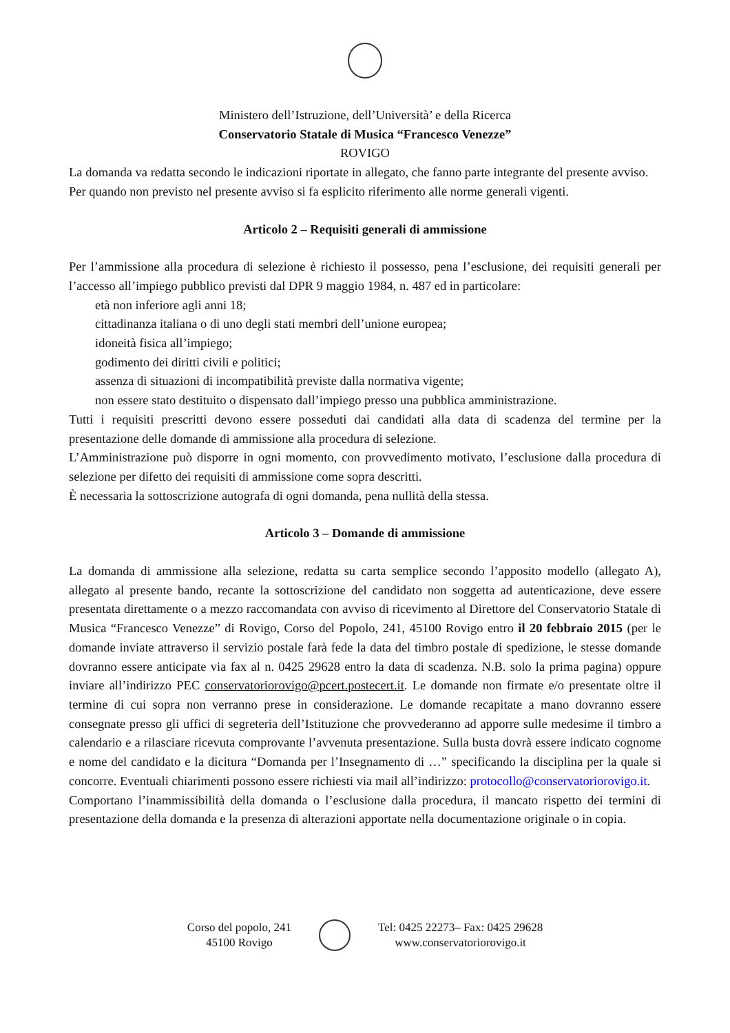Ministero dell’Istruzione, dell’Università’ e della Ricerca
Conservatorio Statale di Musica “Francesco Venezze”
ROVIGO
La domanda va redatta secondo le indicazioni riportate in allegato, che fanno parte integrante del presente avviso.
Per quando non previsto nel presente avviso si fa esplicito riferimento alle norme generali vigenti.
Articolo 2 – Requisiti generali di ammissione
Per l’ammissione alla procedura di selezione è richiesto il possesso, pena l’esclusione, dei requisiti generali per l’accesso all’impiego pubblico previsti dal DPR 9 maggio 1984, n. 487 ed in particolare:
età non inferiore agli anni 18;
cittadinanza italiana o di uno degli stati membri dell’unione europea;
idoneità fisica all’impiego;
godimento dei diritti civili e politici;
assenza di situazioni di incompatibilità previste dalla normativa vigente;
non essere stato destituito o dispensato dall’impiego presso una pubblica amministrazione.
Tutti i requisiti prescritti devono essere posseduti dai candidati alla data di scadenza del termine per la presentazione delle domande di ammissione alla procedura di selezione.
L’Amministrazione può disporre in ogni momento, con provvedimento motivato, l’esclusione dalla procedura di selezione per difetto dei requisiti di ammissione come sopra descritti.
È necessaria la sottoscrizione autografa di ogni domanda, pena nullità della stessa.
Articolo 3 – Domande di ammissione
La domanda di ammissione alla selezione, redatta su carta semplice secondo l’apposito modello (allegato A), allegato al presente bando, recante la sottoscrizione del candidato non soggetta ad autenticazione, deve essere presentata direttamente o a mezzo raccomandata con avviso di ricevimento al Direttore del Conservatorio Statale di Musica “Francesco Venezze” di Rovigo, Corso del Popolo, 241, 45100 Rovigo entro il 20 febbraio 2015 (per le domande inviate attraverso il servizio postale farà fede la data del timbro postale di spedizione, le stesse domande dovranno essere anticipate via fax al n. 0425 29628 entro la data di scadenza. N.B. solo la prima pagina) oppure inviare all’indirizzo PEC conservatoriorovigo@pcert.postecert.it. Le domande non firmate e/o presentate oltre il termine di cui sopra non verranno prese in considerazione. Le domande recapitate a mano dovranno essere consegnate presso gli uffici di segreteria dell’Istituzione che provvederanno ad apporre sulle medesime il timbro a calendario e a rilasciare ricevuta comprovante l’avvenuta presentazione. Sulla busta dovrà essere indicato cognome e nome del candidato e la dicitura “Domanda per l’Insegnamento di …” specificando la disciplina per la quale si concorre. Eventuali chiarimenti possono essere richiesti via mail all’indirizzo: protocollo@conservatoriorovigo.it.
Comportano l’inammissibilità della domanda o l’esclusione dalla procedura, il mancato rispetto dei termini di presentazione della domanda e la presenza di alterazioni apportate nella documentazione originale o in copia.
Corso del popolo, 241
45100 Rovigo
Tel: 0425 22273– Fax: 0425 29628
www.conservatoriorovigo.it